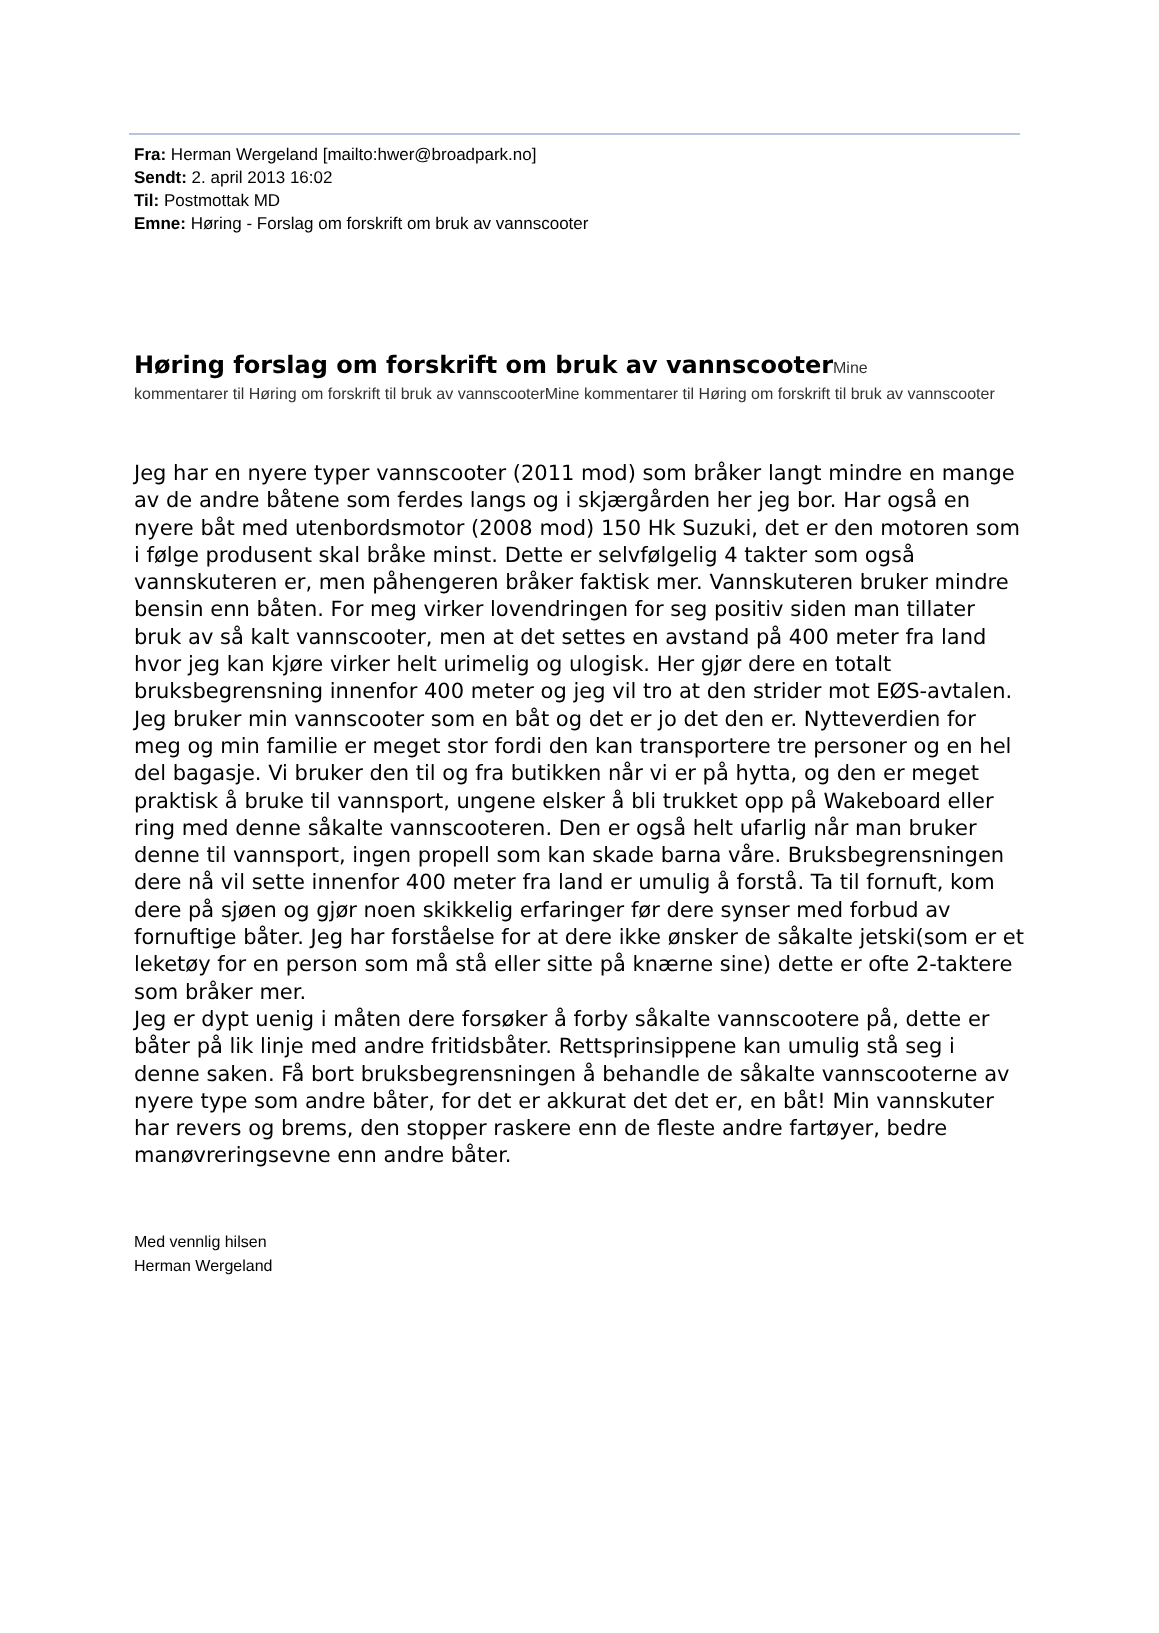Fra: Herman Wergeland [mailto:hwer@broadpark.no]
Sendt: 2. april 2013 16:02
Til: Postmottak MD
Emne: Høring - Forslag om forskrift om bruk av vannscooter
Høring forslag om forskrift om bruk av vannscooterMine
kommentarer til Høring om forskrift til bruk av vannscooterMine kommentarer til Høring om forskrift til bruk av vannscooter
Jeg har en nyere typer vannscooter (2011 mod) som bråker langt mindre en mange av de andre båtene som ferdes langs og i skjærgården her jeg bor. Har også en nyere båt med utenbordsmotor (2008 mod) 150 Hk Suzuki, det er den motoren som i følge produsent skal bråke minst. Dette er selvfølgelig 4 takter som også vannskuteren er, men påhengeren bråker faktisk mer. Vannskuteren bruker mindre bensin enn båten. For meg virker lovendringen for seg positiv siden man tillater bruk av så kalt vannscooter, men at det settes en avstand på 400 meter fra land hvor jeg kan kjøre virker helt urimelig og ulogisk. Her gjør dere en totalt bruksbegrensning innenfor 400 meter og jeg vil tro at den strider mot EØS-avtalen.
Jeg bruker min vannscooter som en båt og det er jo det den er. Nytteverdien for meg og min familie er meget stor fordi den kan transportere tre personer og en hel del bagasje. Vi bruker den til og fra butikken når vi er på hytta, og den er meget praktisk å bruke til vannsport, ungene elsker å bli trukket opp på Wakeboard eller ring med denne såkalte vannscooteren. Den er også helt ufarlig når man bruker denne til vannsport, ingen propell som kan skade barna våre. Bruksbegrensningen dere nå vil sette innenfor 400 meter fra land er umulig å forstå. Ta til fornuft, kom dere på sjøen og gjør noen skikkelig erfaringer før dere synser med forbud av fornuftige båter. Jeg har forståelse for at dere ikke ønsker de såkalte jetski(som er et leketøy for en person som må stå eller sitte på knærne sine) dette er ofte 2-taktere som bråker mer.
Jeg er dypt uenig i måten dere forsøker å forby såkalte vannscootere på, dette er båter på lik linje med andre fritidsbåter. Rettsprinsippene kan umulig stå seg i denne saken. Få bort bruksbegrensningen å behandle de såkalte vannscooterne av nyere type som andre båter, for det er akkurat det det er, en båt! Min vannskuter har revers og brems, den stopper raskere enn de fleste andre fartøyer, bedre manøvreringsevne enn andre båter.
Med vennlig hilsen
Herman Wergeland